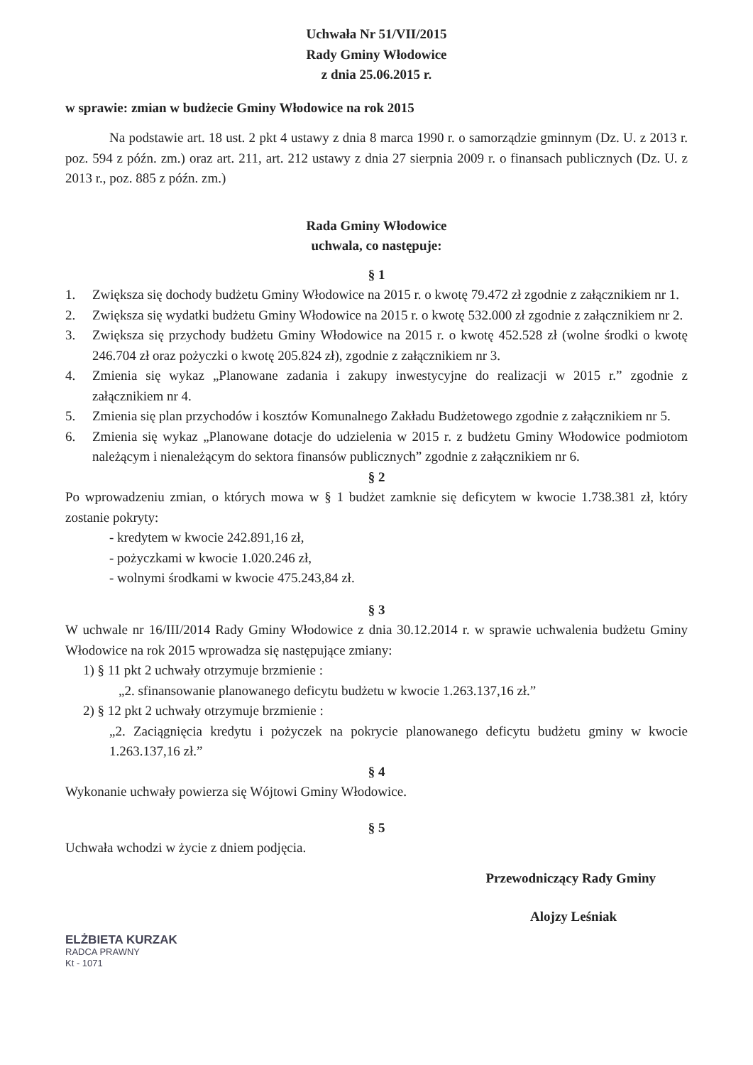Uchwała Nr 51/VII/2015
Rady Gminy Włodowice
z dnia 25.06.2015 r.
w sprawie: zmian w budżecie Gminy Włodowice na rok 2015
Na podstawie art. 18 ust. 2 pkt 4 ustawy z dnia 8 marca 1990 r. o samorządzie gminnym (Dz. U. z 2013 r. poz. 594 z późn. zm.) oraz art. 211, art. 212 ustawy z dnia 27 sierpnia 2009 r. o finansach publicznych (Dz. U. z 2013 r., poz. 885 z późn. zm.)
Rada Gminy Włodowice
uchwala, co następuje:
§ 1
1. Zwiększa się dochody budżetu Gminy Włodowice na 2015 r. o kwotę 79.472 zł zgodnie z załącznikiem nr 1.
2. Zwiększa się wydatki budżetu Gminy Włodowice na 2015 r. o kwotę 532.000 zł zgodnie z załącznikiem nr 2.
3. Zwiększa się przychody budżetu Gminy Włodowice na 2015 r. o kwotę 452.528 zł (wolne środki o kwotę 246.704 zł oraz pożyczki o kwotę 205.824 zł), zgodnie z załącznikiem nr 3.
4. Zmienia się wykaz „Planowane zadania i zakupy inwestycyjne do realizacji w 2015 r.” zgodnie z załącznikiem nr 4.
5. Zmienia się plan przychodów i kosztów Komunalnego Zakładu Budżetowego zgodnie z załącznikiem nr 5.
6. Zmienia się wykaz „Planowane dotacje do udzielenia w 2015 r. z budżetu Gminy Włodowice podmiotom należącym i nienależącym do sektora finansów publicznych” zgodnie z załącznikiem nr 6.
§ 2
Po wprowadzeniu zmian, o których mowa w § 1 budżet zamknie się deficytem w kwocie 1.738.381 zł, który zostanie pokryty:
- kredytem w kwocie 242.891,16 zł,
- pożyczkami w kwocie 1.020.246 zł,
- wolnymi środkami w kwocie 475.243,84 zł.
§ 3
W uchwale nr 16/III/2014 Rady Gminy Włodowice z dnia 30.12.2014 r. w sprawie uchwalenia budżetu Gminy Włodowice na rok 2015 wprowadza się następujące zmiany:
1) § 11 pkt 2 uchwały otrzymuje brzmienie :
„2. sfinansowanie planowanego deficytu budżetu w kwocie 1.263.137,16 zł.”
2) § 12 pkt 2 uchwały otrzymuje brzmienie :
„2. Zaciągnięcia kredytu i pożyczek na pokrycie planowanego deficytu budżetu gminy w kwocie 1.263.137,16 zł.”
§ 4
Wykonanie uchwały powierza się Wójtowi Gminy Włodowice.
§ 5
Uchwała wchodzi w życie z dniem podjęcia.
Przewodniczący Rady Gminy
Alojzy Leśniak
ELŻBIETA KURZAK
RADCA PRAWNY
Kt - 1071